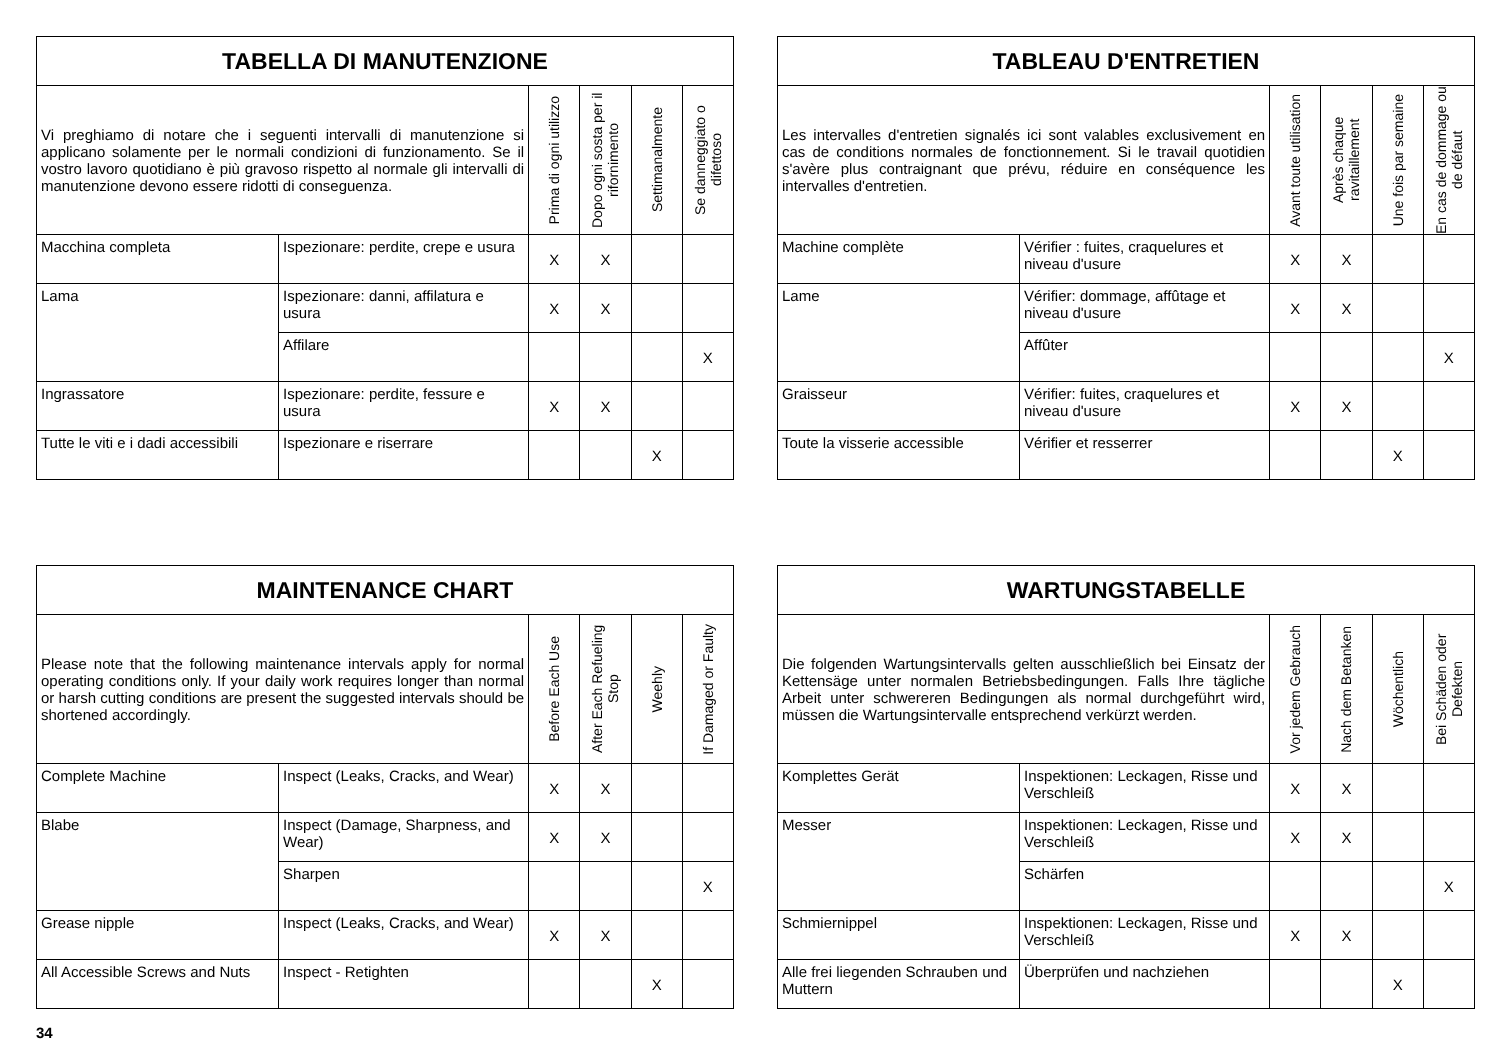| TABELLA DI MANUTENZIONE | | | | | |
| --- | --- | --- | --- | --- | --- |
| Vi preghiamo di notare che i seguenti intervalli di manutenzione si applicano solamente per le normali condizioni di funzionamento. Se il vostro lavoro quotidiano è più gravoso rispetto al normale gli intervalli di manutenzione devono essere ridotti di conseguenza. | | Prima di ogni utilizzo | Dopo ogni sosta per il rifornimento | Settimanalmente | Se danneggiato o difettoso |
| Macchina completa | Ispezionare: perdite, crepe e usura | X | X | | |
| Lama | Ispezionare: danni, affilatura e usura | X | X | | |
| | Affilare | | | | X |
| Ingrassatore | Ispezionare: perdite, fessure e usura | X | X | | |
| Tutte le viti e i dadi accessibili | Ispezionare e riserrare | | | X | |
| TABLEAU D'ENTRETIEN | | | | | |
| --- | --- | --- | --- | --- | --- |
| Les intervalles d'entretien signalés ici sont valables exclusivement en cas de conditions normales de fonctionnement. Si le travail quotidien s'avère plus contraignant que prévu, réduire en conséquence les intervalles d'entretien. | | Avant toute utilisation | Après chaque ravitaillement | Une fois par semaine | En cas de dommage ou de défaut |
| Machine complète | Vérifier : fuites, craquelures et niveau d'usure | X | X | | |
| Lame | Vérifier: dommage, affûtage et niveau d'usure | X | X | | |
| | Affûter | | | | X |
| Graisseur | Vérifier: fuites, craquelures et niveau d'usure | X | X | | |
| Toute la visserie accessible | Vérifier et resserrer | | | X | |
| MAINTENANCE CHART | | | | | |
| --- | --- | --- | --- | --- | --- |
| Please note that the following maintenance intervals apply for normal operating conditions only. If your daily work requires longer than normal or harsh cutting conditions are present the suggested intervals should be shortened accordingly. | | Before Each Use | After Each Refueling Stop | Weehly | If Damaged or Faulty |
| Complete Machine | Inspect (Leaks, Cracks, and Wear) | X | X | | |
| Blabe | Inspect (Damage, Sharpness, and Wear) | X | X | | |
| | Sharpen | | | | X |
| Grease nipple | Inspect (Leaks, Cracks, and Wear) | X | X | | |
| All Accessible Screws and Nuts | Inspect - Retighten | | | X | |
| WARTUNGSTABELLE | | | | | |
| --- | --- | --- | --- | --- | --- |
| Die folgenden Wartungsintervalls gelten ausschließlich bei Einsatz der Kettensäge unter normalen Betriebsbedingungen. Falls Ihre tägliche Arbeit unter schwereren Bedingungen als normal durchgeführt wird, müssen die Wartungsintervalle entsprechend verkürzt werden. | | Vor jedem Gebrauch | Nach dem Betanken | Wöchentlich | Bei Schäden oder Defekten |
| Komplettes Gerät | Inspektionen: Leckagen, Risse und Verschleiß | X | X | | |
| Messer | Inspektionen: Leckagen, Risse und Verschleiß | X | X | | |
| | Schärfen | | | | X |
| Schmiernippel | Inspektionen: Leckagen, Risse und Verschleiß | X | X | | |
| Alle frei liegenden Schrauben und Muttern | Überprüfen und nachziehen | | | X | |
34